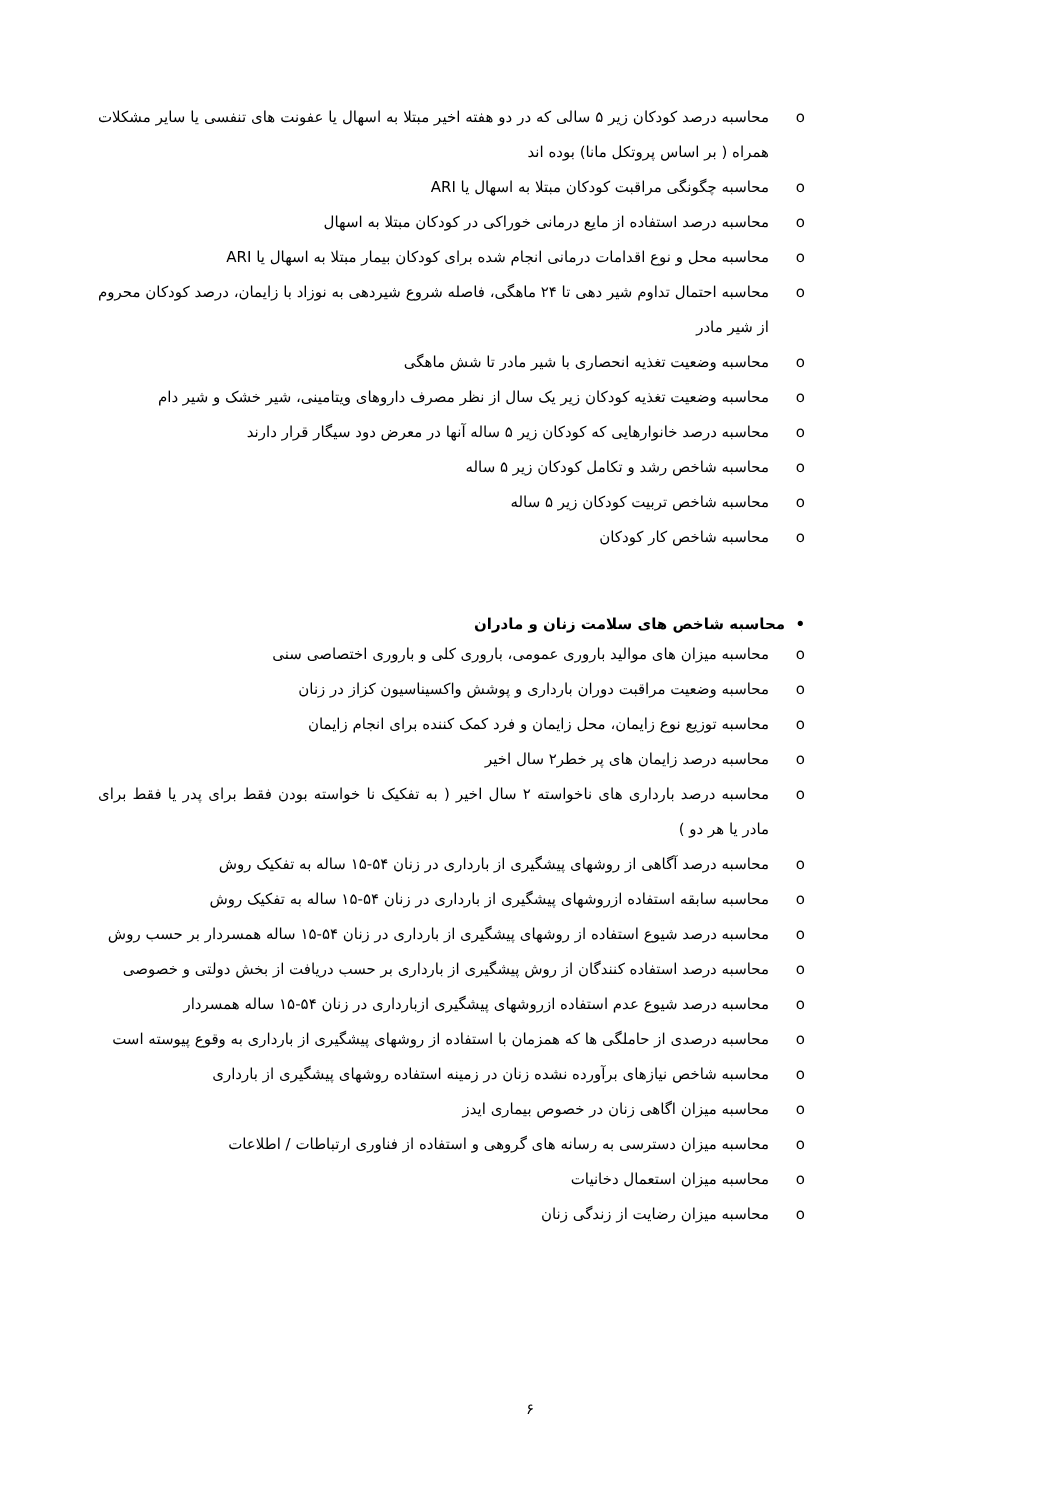o محاسبه درصد کودکان زیر ۵ سالی که در دو هفته اخیر مبتلا به اسهال یا عفونت های تنفسی یا سایر مشکلات همراه ( بر اساس پروتکل مانا) بوده اند
o محاسبه چگونگی مراقبت کودکان مبتلا به اسهال یا ARI
o محاسبه درصد استفاده از مایع درمانی خوراکی در کودکان مبتلا به اسهال
o محاسبه محل و نوع اقدامات درمانی انجام شده برای کودکان بیمار مبتلا به اسهال یا ARI
o محاسبه احتمال تداوم شیر دهی تا ۲۴ ماهگی، فاصله شروع شیردهی به نوزاد با زایمان، درصد کودکان محروم از شیر مادر
o محاسبه وضعیت تغذیه انحصاری با شیر مادر تا شش ماهگی
o محاسبه وضعیت تغذیه کودکان زیر یک سال از نظر مصرف داروهای ویتامینی، شیر خشک و شیر دام
o محاسبه درصد خانوارهایی که کودکان زیر ۵ ساله آنها در معرض دود سیگار قرار دارند
o محاسبه شاخص رشد و تکامل کودکان زیر ۵ ساله
o محاسبه شاخص تربیت کودکان زیر ۵ ساله
o محاسبه شاخص کار کودکان
• محاسبه شاخص های سلامت زنان و مادران
o محاسبه میزان های موالید باروری عمومی، باروری کلی و باروری اختصاصی سنی
o محاسبه وضعیت مراقبت دوران بارداری و پوشش واکسیناسیون کزاز در زنان
o محاسبه توزیع نوع زایمان، محل زایمان و فرد کمک کننده برای انجام زایمان
o محاسبه درصد زایمان های پر خطر۲ سال اخیر
o محاسبه درصد بارداری های ناخواسته ۲ سال اخیر ( به تفکیک نا خواسته بودن فقط برای پدر یا فقط برای مادر یا هر دو )
o محاسبه درصد آگاهی از روشهای پیشگیری از بارداری در زنان ۵۴-۱۵ ساله به تفکیک روش
o محاسبه سابقه استفاده ازروشهای پیشگیری از بارداری در زنان ۵۴-۱۵ ساله به تفکیک روش
o محاسبه درصد شیوع استفاده از روشهای پیشگیری از بارداری در زنان ۵۴-۱۵ ساله همسردار بر حسب روش
o محاسبه درصد استفاده کنندگان از روش پیشگیری از بارداری بر حسب دریافت از بخش دولتی و خصوصی
o محاسبه درصد شیوع عدم استفاده ازروشهای پیشگیری ازبارداری در زنان ۵۴-۱۵ ساله همسردار
o محاسبه درصدی از حاملگی ها که همزمان با استفاده از روشهای پیشگیری از بارداری به وقوع پیوسته است
o محاسبه شاخص نیازهای برآورده نشده زنان در زمینه استفاده روشهای پیشگیری از بارداری
o محاسبه میزان اگاهی زنان در خصوص بیماری ایدز
o محاسبه میزان دسترسی به رسانه های گروهی و استفاده از فناوری ارتباطات / اطلاعات
o محاسبه میزان استعمال دخانیات
o محاسبه میزان رضایت از زندگی زنان
۶